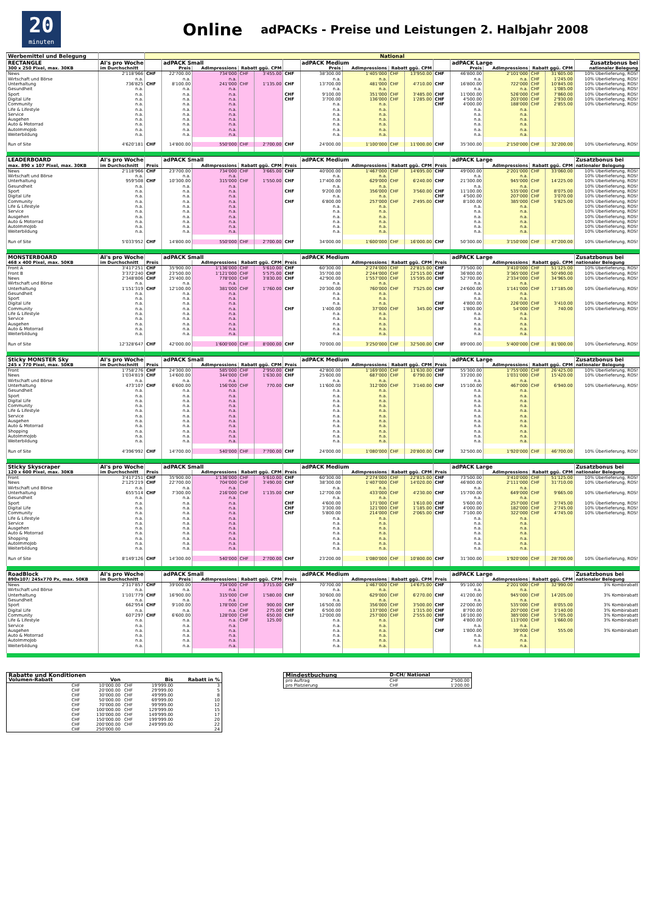20
minuten
Online
adPACKs - Preise und Leistungen 2. Halbjahr 2008
| Werbemittel und Belegung | | National | | | | | | | | | | | | | | | |
| RECTANGLE | AI's pro Woche | | adPACK Small | | | | | adPACK Medium | | | | | adPACK Large | | | | Zusatzbonus bei |
| 300 x 250 Pixel, max. 30KB | im Durchschnitt | | Preis | AdImpressions | Rabatt ggü. CPM | | | Preis | AdImpressions | Rabatt ggü. CPM | | | Preis | AdImpressions | Rabatt ggü. CPM | | nationaler Belegung |
| News | 2'118'966 | CHF | 22'700.00 | 734'000 | CHF | 3'455.00 | CHF | 38'300.00 | 1'405'000 | CHF | 13'950.00 | CHF | 46'800.00 | 2'101'000 | CHF | 31'605.00 | 10% Überlieferung, ROS! |
| Wirtschaft und Börse | n.a. | | n.a. | n.a. | | | | n.a. | n.a. | | | | n.a. | n.a. | CHF | 1'245.00 | 10% Überlieferung, ROS! |
| Unterhaltung | 736'825 | CHF | 8'100.00 | 241'000 | CHF | 1'135.00 | CHF | 13'700.00 | 481'000 | CHF | 4'710.00 | CHF | 16'800.00 | 722'000 | CHF | 10'845.00 | 10% Überlieferung, ROS! |
| Gesundheit | n.a. | | n.a. | n.a. | | | | n.a. | n.a. | | | | n.a. | n.a. | CHF | 1'085.00 | 10% Überlieferung, ROS! |
| Sport | n.a. | | n.a. | n.a. | | | CHF | 9'100.00 | 351'000 | CHF | 3'485.00 | CHF | 11'000.00 | 526'000 | CHF | 7'860.00 | 10% Überlieferung, ROS! |
| Digital Life | n.a. | | n.a. | n.a. | | | CHF | 3'700.00 | 136'000 | CHF | 1'285.00 | CHF | 4'500.00 | 203'000 | CHF | 2'930.00 | 10% Überlieferung, ROS! |
| Community | n.a. | | n.a. | n.a. | | | | n.a. | n.a. | | | CHF | 4'000.00 | 188'000 | CHF | 2'855.00 | 10% Überlieferung, ROS! |
| Life & Lifestyle | n.a. | | n.a. | n.a. | | | | n.a. | n.a. | | | | n.a. | n.a. | | | |
| Service | n.a. | | n.a. | n.a. | | | | n.a. | n.a. | | | | n.a. | n.a. | | | |
| Ausgehen | n.a. | | n.a. | n.a. | | | | n.a. | n.a. | | | | n.a. | n.a. | | | |
| Auto & Motorrad | n.a. | | n.a. | n.a. | | | | n.a. | n.a. | | | | n.a. | n.a. | | | |
| AutoImmoJob | n.a. | | n.a. | n.a. | | | | n.a. | n.a. | | | | n.a. | n.a. | | | |
| Weiterbildung | n.a. | | n.a. | n.a. | | | | n.a. | n.a. | | | | n.a. | n.a. | | | |
| Run of Site | 4'620'181 | CHF | 14'800.00 | 550'000 | CHF | 2'700.00 | CHF | 24'000.00 | 1'100'000 | CHF | 11'000.00 | CHF | 35'300.00 | 2'150'000 | CHF | 32'200.00 | 10% Überlieferung, ROS! |
| LEADERBOARD | AI's pro Woche | | adPACK Small | | | | | adPACK Medium | | | | | adPACK Large | | | | Zusatzbonus bei |
| max. 890 x 107 Pixel, max. 30KB | im Durchschnitt | Preis | | AdImpressions | Rabatt ggü. CPM | | Preis | | AdImpressions | Rabatt ggü. CPM | | Preis | | AdImpressions | Rabatt ggü. CPM | | nationaler Belegung |
| News | 2'118'966 | CHF | 23'700.00 | 734'000 | CHF | 3'665.00 | CHF | 40'000.00 | 1'467'000 | CHF | 14'695.00 | CHF | 49'000.00 | 2'201'000 | CHF | 33'060.00 | 10% Überlieferung, ROS! |
| Wirtschaft und Börse | n.a. | | n.a. | n.a. | | | | n.a. | n.a. | | | | n.a. | n.a. | | | 10% Überlieferung, ROS! |
| Unterhaltung | 959'508 | CHF | 10'300.00 | 315'000 | CHF | 1'550.00 | CHF | 17'400.00 | 629'000 | CHF | 6'240.00 | CHF | 21'300.00 | 945'000 | CHF | 14'225.00 | 10% Überlieferung, ROS! |
| Gesundheit | n.a. | | n.a. | n.a. | | | | n.a. | n.a. | | | | n.a. | n.a. | | | 10% Überlieferung, ROS! |
| Sport | n.a. | | n.a. | n.a. | | | CHF | 9'200.00 | 356'000 | CHF | 3'560.00 | CHF | 11'100.00 | 535'000 | CHF | 8'075.00 | 10% Überlieferung, ROS! |
| Digital Life | n.a. | | n.a. | n.a. | | | | n.a. | n.a. | | | CHF | 4'500.00 | 207'000 | CHF | 3'070.00 | 10% Überlieferung, ROS! |
| Community | n.a. | | n.a. | n.a. | | | CHF | 6'800.00 | 257'000 | CHF | 2'495.00 | CHF | 8'100.00 | 385'000 | CHF | 5'825.00 | 10% Überlieferung, ROS! |
| Life & Lifestyle | n.a. | | n.a. | n.a. | | | | n.a. | n.a. | | | | n.a. | n.a. | | | 10% Überlieferung, ROS! |
| Service | n.a. | | n.a. | n.a. | | | | n.a. | n.a. | | | | n.a. | n.a. | | | 10% Überlieferung, ROS! |
| Ausgehen | n.a. | | n.a. | n.a. | | | | n.a. | n.a. | | | | n.a. | n.a. | | | 10% Überlieferung, ROS! |
| Auto & Motorrad | n.a. | | n.a. | n.a. | | | | n.a. | n.a. | | | | n.a. | n.a. | | | 10% Überlieferung, ROS! |
| AutoImmoJob | n.a. | | n.a. | n.a. | | | | n.a. | n.a. | | | | n.a. | n.a. | | | 10% Überlieferung, ROS! |
| Weiterbildung | n.a. | | n.a. | n.a. | | | | n.a. | n.a. | | | | n.a. | n.a. | | | 10% Überlieferung, ROS! |
| Run of Site | 5'033'952 | CHF | 14'800.00 | 550'000 | CHF | 2'700.00 | CHF | 34'000.00 | 1'600'000 | CHF | 16'000.00 | CHF | 50'300.00 | 3'150'000 | CHF | 47'200.00 | 10% Überlieferung, ROS! |
| MONSTERBOARD | AI's pro Woche | | adPACK Small | | | | | adPACK Medium | | | | | adPACK Large | | | | Zusatzbonus bei |
| 468 x 400 Pixel, max. 50KB | im Durchschnitt | Preis | | AdImpressions | Rabatt ggü. CPM | | Preis | | AdImpressions | Rabatt ggü. CPM | | Preis | | AdImpressions | Rabatt ggü. CPM | | nationaler Belegung |
| Front A | 3'417'251 | CHF | 35'900.00 | 1'136'000 | CHF | 5'610.00 | CHF | 60'300.00 | 2'274'000 | CHF | 22'815.00 | CHF | 73'500.00 | 3'410'000 | CHF | 51'125.00 | 10% Überlieferung, ROS! |
| Front B | 3'372'240 | CHF | 23'500.00 | 1'121'000 | CHF | 5'575.00 | CHF | 35'700.00 | 2'244'000 | CHF | 22'515.00 | CHF | 36'800.00 | 3'365'000 | CHF | 50'490.00 | 10% Überlieferung, ROS! |
| News | 2'348'806 | CHF | 25'400.00 | 778'000 | CHF | 3'830.00 | CHF | 42'900.00 | 1'557'000 | CHF | 15'595.00 | CHF | 52'700.00 | 2'334'000 | CHF | 34'965.00 | 10% Überlieferung, ROS! |
| Wirtschaft und Börse | n.a. | | n.a. | n.a. | | | | n.a. | n.a. | | | | n.a. | n.a. | | | |
| Unterhaltung | 1'151'319 | CHF | 12'100.00 | 381'000 | CHF | 1'760.00 | CHF | 20'300.00 | 760'000 | CHF | 7'525.00 | CHF | 24'600.00 | 1'141'000 | CHF | 17'185.00 | 10% Überlieferung, ROS! |
| Gesundheit | n.a. | | n.a. | n.a. | | | | n.a. | n.a. | | | | n.a. | n.a. | | | |
| Sport | n.a. | | n.a. | n.a. | | | | n.a. | n.a. | | | | n.a. | n.a. | | | |
| Digital Life | n.a. | | n.a. | n.a. | | | | n.a. | n.a. | | | CHF | 4'800.00 | 226'000 | CHF | 3'410.00 | 10% Überlieferung, ROS! |
| Community | n.a. | | n.a. | n.a. | | | CHF | 1'400.00 | 37'000 | CHF | 345.00 | CHF | 1'800.00 | 54'000 | CHF | 740.00 | 10% Überlieferung, ROS! |
| Life & Lifestyle | n.a. | | n.a. | n.a. | | | | n.a. | n.a. | | | | n.a. | n.a. | | | |
| Service | n.a. | | n.a. | n.a. | | | | n.a. | n.a. | | | | n.a. | n.a. | | | |
| Ausgehen | n.a. | | n.a. | n.a. | | | | n.a. | n.a. | | | | n.a. | n.a. | | | |
| Auto & Motorrad | n.a. | | n.a. | n.a. | | | | n.a. | n.a. | | | | n.a. | n.a. | | | |
| Weiterbildung | n.a. | | n.a. | n.a. | | | | n.a. | n.a. | | | | n.a. | n.a. | | | |
| Run of Site | 12'328'647 | CHF | 42'000.00 | 1'600'000 | CHF | 8'000.00 | CHF | 70'000.00 | 3'250'000 | CHF | 32'500.00 | CHF | 89'000.00 | 5'400'000 | CHF | 81'000.00 | 10% Überlieferung, ROS! |
| Sticky MONSTER Sky | AI's pro Woche | | adPACK Small | | | | | adPACK Medium | | | | | adPACK Large | | | | Zusatzbonus bei |
| 245 x 770 Pixel, max. 50KB | im Durchschnitt | Preis | | AdImpressions | Rabatt ggü. CPM | | Preis | | AdImpressions | Rabatt ggü. CPM | | Preis | | AdImpressions | Rabatt ggü. CPM | | nationaler Belegung |
| Front | 1'758'276 | CHF | 24'300.00 | 585'000 | CHF | 2'950.00 | CHF | 42'800.00 | 1'169'000 | CHF | 11'630.00 | CHF | 55'300.00 | 1'755'000 | CHF | 26'425.00 | 10% Überlieferung, ROS! |
| News | 1'034'819 | CHF | 14'600.00 | 344'000 | CHF | 1'630.00 | CHF | 25'600.00 | 687'000 | CHF | 6'790.00 | CHF | 33'200.00 | 1'031'000 | CHF | 15'420.00 | 10% Überlieferung, ROS! |
| Wirtschaft und Börse | n.a. | | n.a. | n.a. | | | | n.a. | n.a. | | | | n.a. | n.a. | | | |
| Unterhaltung | 473'107 | CHF | 6'600.00 | 156'000 | CHF | 770.00 | CHF | 11'600.00 | 312'000 | CHF | 3'140.00 | CHF | 15'100.00 | 467'000 | CHF | 6'940.00 | 10% Überlieferung, ROS! |
| Gesundheit | n.a. | | n.a. | n.a. | | | | n.a. | n.a. | | | | n.a. | n.a. | | | |
| Sport | n.a. | | n.a. | n.a. | | | | n.a. | n.a. | | | | n.a. | n.a. | | | |
| Digital Life | n.a. | | n.a. | n.a. | | | | n.a. | n.a. | | | | n.a. | n.a. | | | |
| Community | n.a. | | n.a. | n.a. | | | | n.a. | n.a. | | | | n.a. | n.a. | | | |
| Life & Lifestyle | n.a. | | n.a. | n.a. | | | | n.a. | n.a. | | | | n.a. | n.a. | | | |
| Service | n.a. | | n.a. | n.a. | | | | n.a. | n.a. | | | | n.a. | n.a. | | | |
| Ausgehen | n.a. | | n.a. | n.a. | | | | n.a. | n.a. | | | | n.a. | n.a. | | | |
| Auto & Motorrad | n.a. | | n.a. | n.a. | | | | n.a. | n.a. | | | | n.a. | n.a. | | | |
| Shopping | n.a. | | n.a. | n.a. | | | | n.a. | n.a. | | | | n.a. | n.a. | | | |
| AutoImmoJob | n.a. | | n.a. | n.a. | | | | n.a. | n.a. | | | | n.a. | n.a. | | | |
| Weiterbildung | n.a. | | n.a. | n.a. | | | | n.a. | n.a. | | | | n.a. | n.a. | | | |
| Run of Site | 4'396'992 | CHF | 14'700.00 | 540'000 | CHF | 7'700.00 | CHF | 24'000.00 | 1'080'000 | CHF | 20'800.00 | CHF | 32'500.00 | 1'920'000 | CHF | 46'700.00 | 10% Überlieferung, ROS! |
| Sticky Skyscraper | AI's pro Woche | | adPACK Small | | | | | adPACK Medium | | | | | adPACK Large | | | | Zusatzbonus bei |
| 120 x 600 Pixel, max. 30KB | im Durchschnitt | Preis | | AdImpressions | Rabatt ggü. CPM | | Preis | | AdImpressions | Rabatt ggü. CPM | | Preis | | AdImpressions | Rabatt ggü. CPM | | nationaler Belegung |
| Front | 3'417'251 | CHF | 35'900.00 | 1'136'000 | CHF | 5'610.00 | CHF | 60'300.00 | 2'274'000 | CHF | 22'815.00 | CHF | 73'500.00 | 3'410'000 | CHF | 51'125.00 | 10% Überlieferung, ROS! |
| News | 2'125'219 | CHF | 22'700.00 | 704'000 | CHF | 3'490.00 | CHF | 38'300.00 | 1'407'000 | CHF | 14'020.00 | CHF | 46'800.00 | 2'111'000 | CHF | 31'710.00 | 10% Überlieferung, ROS! |
| Wirtschaft und Börse | n.a. | | n.a. | n.a. | | | | n.a. | n.a. | | | | n.a. | n.a. | | | |
| Unterhaltung | 655'514 | CHF | 7'300.00 | 216'000 | CHF | 1'135.00 | CHF | 12'700.00 | 433'000 | CHF | 4'230.00 | CHF | 15'700.00 | 649'000 | CHF | 9'665.00 | 10% Überlieferung, ROS! |
| Gesundheit | n.a. | | n.a. | n.a. | | | | n.a. | n.a. | | | | n.a. | n.a. | | | |
| Sport | n.a. | | n.a. | n.a. | | | CHF | 4'600.00 | 171'000 | CHF | 1'610.00 | CHF | 5'600.00 | 257'000 | CHF | 3'745.00 | 10% Überlieferung, ROS! |
| Digital Life | n.a. | | n.a. | n.a. | | | CHF | 3'300.00 | 121'000 | CHF | 1'185.00 | CHF | 4'000.00 | 182'000 | CHF | 2'745.00 | 10% Überlieferung, ROS! |
| Community | n.a. | | n.a. | n.a. | | | CHF | 5'800.00 | 214'000 | CHF | 2'065.00 | CHF | 7'100.00 | 322'000 | CHF | 4'745.00 | 10% Überlieferung, ROS! |
| Life & Lifestyle | n.a. | | n.a. | n.a. | | | | n.a. | n.a. | | | | n.a. | n.a. | | | |
| Service | n.a. | | n.a. | n.a. | | | | n.a. | n.a. | | | | n.a. | n.a. | | | |
| Ausgehen | n.a. | | n.a. | n.a. | | | | n.a. | n.a. | | | | n.a. | n.a. | | | |
| Auto & Motorrad | n.a. | | n.a. | n.a. | | | | n.a. | n.a. | | | | n.a. | n.a. | | | |
| Shopping | n.a. | | n.a. | n.a. | | | | n.a. | n.a. | | | | n.a. | n.a. | | | |
| AutoImmoJob | n.a. | | n.a. | n.a. | | | | n.a. | n.a. | | | | n.a. | n.a. | | | |
| Weiterbildung | n.a. | | n.a. | n.a. | | | | n.a. | n.a. | | | | n.a. | n.a. | | | |
| Run of Site | 8'149'126 | CHF | 14'300.00 | 540'000 | CHF | 2'700.00 | CHF | 23'200.00 | 1'080'000 | CHF | 10'800.00 | CHF | 31'300.00 | 1'920'000 | CHF | 28'700.00 | 10% Überlieferung, ROS! |
| RoadBlock | AI's pro Woche | | adPACK Small | | | | | adPACK Medium | | | | | adPACK Large | | | | Zusatzbonus bei |
| 890x107/ 245x770 Px, max. 50KB | im Durchschnitt | | Preis | AdImpressions | Rabatt ggü. CPM | | Preis | | AdImpressions | Rabatt ggü. CPM | | Preis | | AdImpressions | Rabatt ggü. CPM | | nationaler Belegung |
| News | 2'317'857 | CHF | 39'000.00 | 734'000 | CHF | 3'715.00 | CHF | 70'700.00 | 1'467'000 | CHF | 14'675.00 | CHF | 95'100.00 | 2'201'000 | CHF | 32'990.00 | 3% Kombirabatt |
| Wirtschaft und Börse | n.a. | | n.a. | n.a. | | | | n.a. | n.a. | | | | n.a. | n.a. | | | |
| Unterhaltung | 1'101'779 | CHF | 16'900.00 | 315'000 | CHF | 1'580.00 | CHF | 30'600.00 | 629'000 | CHF | 6'270.00 | CHF | 41'200.00 | 945'000 | CHF | 14'205.00 | 3% Kombirabatt |
| Gesundheit | n.a. | | n.a. | n.a. | | | | n.a. | n.a. | | | | n.a. | n.a. | | | |
| Sport | 662'954 | CHF | 9'100.00 | 178'000 | CHF | 900.00 | CHF | 16'500.00 | 356'000 | CHF | 3'500.00 | CHF | 22'000.00 | 535'000 | CHF | 8'055.00 | 3% Kombirabatt |
| Digital Life | n.a. | | n.a. | n.a. | CHF | 275.00 | CHF | 6'500.00 | 137'000 | CHF | 1'315.00 | CHF | 8'700.00 | 207'000 | CHF | 3'140.00 | 3% Kombirabatt |
| Community | 607'297 | CHF | 6'600.00 | 128'000 | CHF | 650.00 | CHF | 12'000.00 | 257'000 | CHF | 2'555.00 | CHF | 16'100.00 | 385'000 | CHF | 5'705.00 | 3% Kombirabatt |
| Life & Lifestyle | n.a. | | n.a. | n.a. | CHF | 125.00 | | n.a. | n.a. | | | CHF | 4'800.00 | 113'000 | CHF | 1'660.00 | 3% Kombirabatt |
| Service | n.a. | | n.a. | n.a. | | | | n.a. | n.a. | | | | n.a. | n.a. | | | |
| Ausgehen | n.a. | | n.a. | n.a. | | | | n.a. | n.a. | | | CHF | 1'800.00 | 39'000 | CHF | 555.00 | 3% Kombirabatt |
| Auto & Motorrad | n.a. | | n.a. | n.a. | | | | n.a. | n.a. | | | | n.a. | n.a. | | | |
| AutoImmoJob | n.a. | | n.a. | n.a. | | | | n.a. | n.a. | | | | n.a. | n.a. | | | |
| Weiterbildung | n.a. | | n.a. | n.a. | | | | n.a. | n.a. | | | | n.a. | n.a. | | | |
| Rabatte und Konditionen | | | | | |
| --- | --- | --- | --- | --- | --- |
| Volumen-Rabatt | Von | | Bis | | Rabatt in % |
| | CHF | 10'000.00 | CHF | 19'999.00 | 3 |
| | CHF | 20'000.00 | CHF | 29'999.00 | 5 |
| | CHF | 30'000.00 | CHF | 49'999.00 | 8 |
| | CHF | 50'000.00 | CHF | 69'999.00 | 10 |
| | CHF | 70'000.00 | CHF | 99'999.00 | 12 |
| | CHF | 100'000.00 | CHF | 129'999.00 | 15 |
| | CHF | 130'000.00 | CHF | 149'999.00 | 17 |
| | CHF | 150'000.00 | CHF | 199'999.00 | 20 |
| | CHF | 200'000.00 | CHF | 249'999.00 | 22 |
| | CHF | 250'000.00 | | | 24 |
| Mindestbuchung | D-CH/ National | |
| --- | --- | --- |
| pro Auftrag | CHF | 2'500.00 |
| pro Platzierung | CHF | 1'200.00 |